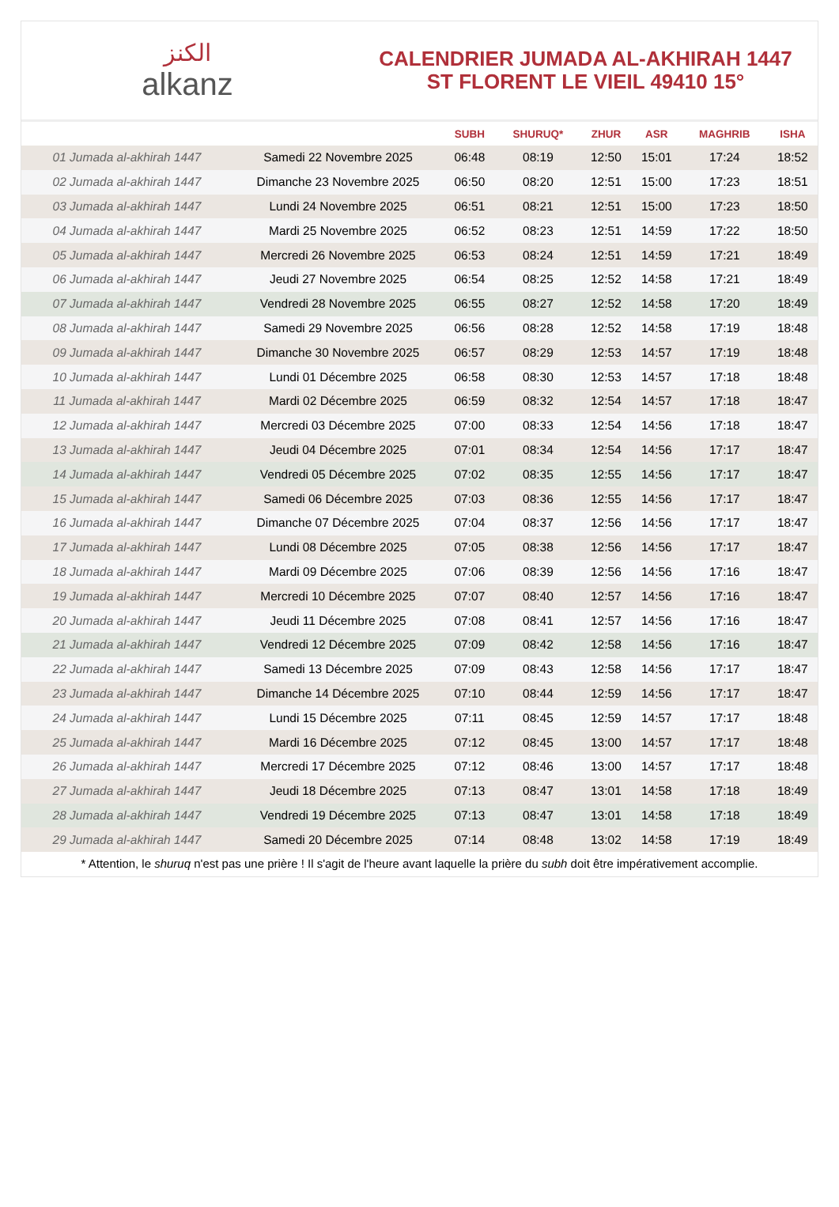الكنز
alkanz
CALENDRIER JUMADA AL-AKHIRAH 1447
ST FLORENT LE VIEIL 49410 15°
| | | SUBH | SHURUQ* | ZHUR | ASR | MAGHRIB | ISHA |
| --- | --- | --- | --- | --- | --- | --- | --- |
| 01 Jumada al-akhirah 1447 | Samedi 22 Novembre 2025 | 06:48 | 08:19 | 12:50 | 15:01 | 17:24 | 18:52 |
| 02 Jumada al-akhirah 1447 | Dimanche 23 Novembre 2025 | 06:50 | 08:20 | 12:51 | 15:00 | 17:23 | 18:51 |
| 03 Jumada al-akhirah 1447 | Lundi 24 Novembre 2025 | 06:51 | 08:21 | 12:51 | 15:00 | 17:23 | 18:50 |
| 04 Jumada al-akhirah 1447 | Mardi 25 Novembre 2025 | 06:52 | 08:23 | 12:51 | 14:59 | 17:22 | 18:50 |
| 05 Jumada al-akhirah 1447 | Mercredi 26 Novembre 2025 | 06:53 | 08:24 | 12:51 | 14:59 | 17:21 | 18:49 |
| 06 Jumada al-akhirah 1447 | Jeudi 27 Novembre 2025 | 06:54 | 08:25 | 12:52 | 14:58 | 17:21 | 18:49 |
| 07 Jumada al-akhirah 1447 | Vendredi 28 Novembre 2025 | 06:55 | 08:27 | 12:52 | 14:58 | 17:20 | 18:49 |
| 08 Jumada al-akhirah 1447 | Samedi 29 Novembre 2025 | 06:56 | 08:28 | 12:52 | 14:58 | 17:19 | 18:48 |
| 09 Jumada al-akhirah 1447 | Dimanche 30 Novembre 2025 | 06:57 | 08:29 | 12:53 | 14:57 | 17:19 | 18:48 |
| 10 Jumada al-akhirah 1447 | Lundi 01 Décembre 2025 | 06:58 | 08:30 | 12:53 | 14:57 | 17:18 | 18:48 |
| 11 Jumada al-akhirah 1447 | Mardi 02 Décembre 2025 | 06:59 | 08:32 | 12:54 | 14:57 | 17:18 | 18:47 |
| 12 Jumada al-akhirah 1447 | Mercredi 03 Décembre 2025 | 07:00 | 08:33 | 12:54 | 14:56 | 17:18 | 18:47 |
| 13 Jumada al-akhirah 1447 | Jeudi 04 Décembre 2025 | 07:01 | 08:34 | 12:54 | 14:56 | 17:17 | 18:47 |
| 14 Jumada al-akhirah 1447 | Vendredi 05 Décembre 2025 | 07:02 | 08:35 | 12:55 | 14:56 | 17:17 | 18:47 |
| 15 Jumada al-akhirah 1447 | Samedi 06 Décembre 2025 | 07:03 | 08:36 | 12:55 | 14:56 | 17:17 | 18:47 |
| 16 Jumada al-akhirah 1447 | Dimanche 07 Décembre 2025 | 07:04 | 08:37 | 12:56 | 14:56 | 17:17 | 18:47 |
| 17 Jumada al-akhirah 1447 | Lundi 08 Décembre 2025 | 07:05 | 08:38 | 12:56 | 14:56 | 17:17 | 18:47 |
| 18 Jumada al-akhirah 1447 | Mardi 09 Décembre 2025 | 07:06 | 08:39 | 12:56 | 14:56 | 17:16 | 18:47 |
| 19 Jumada al-akhirah 1447 | Mercredi 10 Décembre 2025 | 07:07 | 08:40 | 12:57 | 14:56 | 17:16 | 18:47 |
| 20 Jumada al-akhirah 1447 | Jeudi 11 Décembre 2025 | 07:08 | 08:41 | 12:57 | 14:56 | 17:16 | 18:47 |
| 21 Jumada al-akhirah 1447 | Vendredi 12 Décembre 2025 | 07:09 | 08:42 | 12:58 | 14:56 | 17:16 | 18:47 |
| 22 Jumada al-akhirah 1447 | Samedi 13 Décembre 2025 | 07:09 | 08:43 | 12:58 | 14:56 | 17:17 | 18:47 |
| 23 Jumada al-akhirah 1447 | Dimanche 14 Décembre 2025 | 07:10 | 08:44 | 12:59 | 14:56 | 17:17 | 18:47 |
| 24 Jumada al-akhirah 1447 | Lundi 15 Décembre 2025 | 07:11 | 08:45 | 12:59 | 14:57 | 17:17 | 18:48 |
| 25 Jumada al-akhirah 1447 | Mardi 16 Décembre 2025 | 07:12 | 08:45 | 13:00 | 14:57 | 17:17 | 18:48 |
| 26 Jumada al-akhirah 1447 | Mercredi 17 Décembre 2025 | 07:12 | 08:46 | 13:00 | 14:57 | 17:17 | 18:48 |
| 27 Jumada al-akhirah 1447 | Jeudi 18 Décembre 2025 | 07:13 | 08:47 | 13:01 | 14:58 | 17:18 | 18:49 |
| 28 Jumada al-akhirah 1447 | Vendredi 19 Décembre 2025 | 07:13 | 08:47 | 13:01 | 14:58 | 17:18 | 18:49 |
| 29 Jumada al-akhirah 1447 | Samedi 20 Décembre 2025 | 07:14 | 08:48 | 13:02 | 14:58 | 17:19 | 18:49 |
* Attention, le shuruq n'est pas une prière ! Il s'agit de l'heure avant laquelle la prière du subh doit être impérativement accomplie.